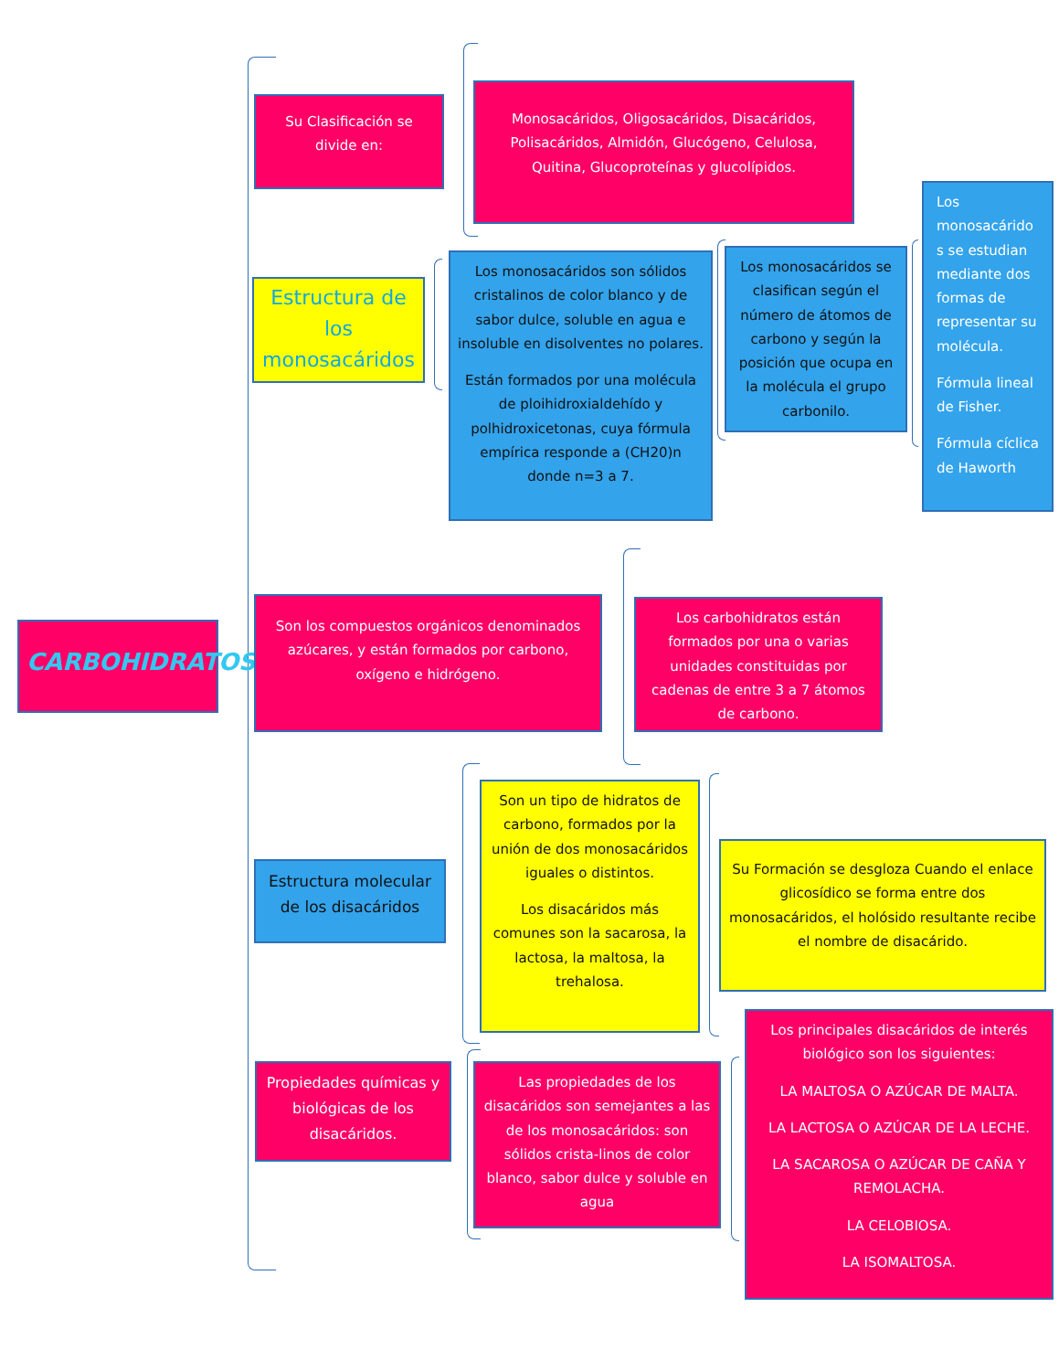CARBOHIDRATOS
Su Clasificación se divide en:
Monosacáridos, Oligosacáridos, Disacáridos, Polisacáridos, Almidón, Glucógeno, Celulosa, Quitina, Glucoproteínas y glucolípidos.
Estructura de los monosacáridos
Los monosacáridos son sólidos cristalinos de color blanco y de sabor dulce, soluble en agua e insoluble en disolventes no polares.
Están formados por una molécula de ploihidroxialdehído y polhidroxicetonas, cuya fórmula empírica responde a (CH20)n donde n=3 a 7.
Los monosacáridos se clasifican según el número de átomos de carbono y según la posición que ocupa en la molécula el grupo carbonilo.
Los monosacárido s se estudian mediante dos formas de representar su molécula.
Fórmula lineal de Fisher.
Fórmula cíclica de Haworth
Son los compuestos orgánicos denominados azúcares, y están formados por carbono, oxígeno e hidrógeno.
Los carbohidratos están formados por una o varias unidades constituidas por cadenas de entre 3 a 7 átomos de carbono.
Estructura molecular de los disacáridos
Son un tipo de hidratos de carbono, formados por la unión de dos monosacáridos iguales o distintos.
Los disacáridos más comunes son la sacarosa, la lactosa, la maltosa, la trehalosa.
Su Formación se desgloza Cuando el enlace glicosídico se forma entre dos monosacáridos, el holósido resultante recibe el nombre de disacárido.
Propiedades químicas y biológicas de los disacáridos.
Las propiedades de los disacáridos son semejantes a las de los monosacáridos: son sólidos crista-linos de color blanco, sabor dulce y soluble en agua
Los principales disacáridos de interés biológico son los siguientes:
LA MALTOSA O AZÚCAR DE MALTA.
LA LACTOSA O AZÚCAR DE LA LECHE.
LA SACAROSA O AZÚCAR DE CAÑA Y REMOLACHA.
LA CELOBIOSA.
LA ISOMALTOSA.